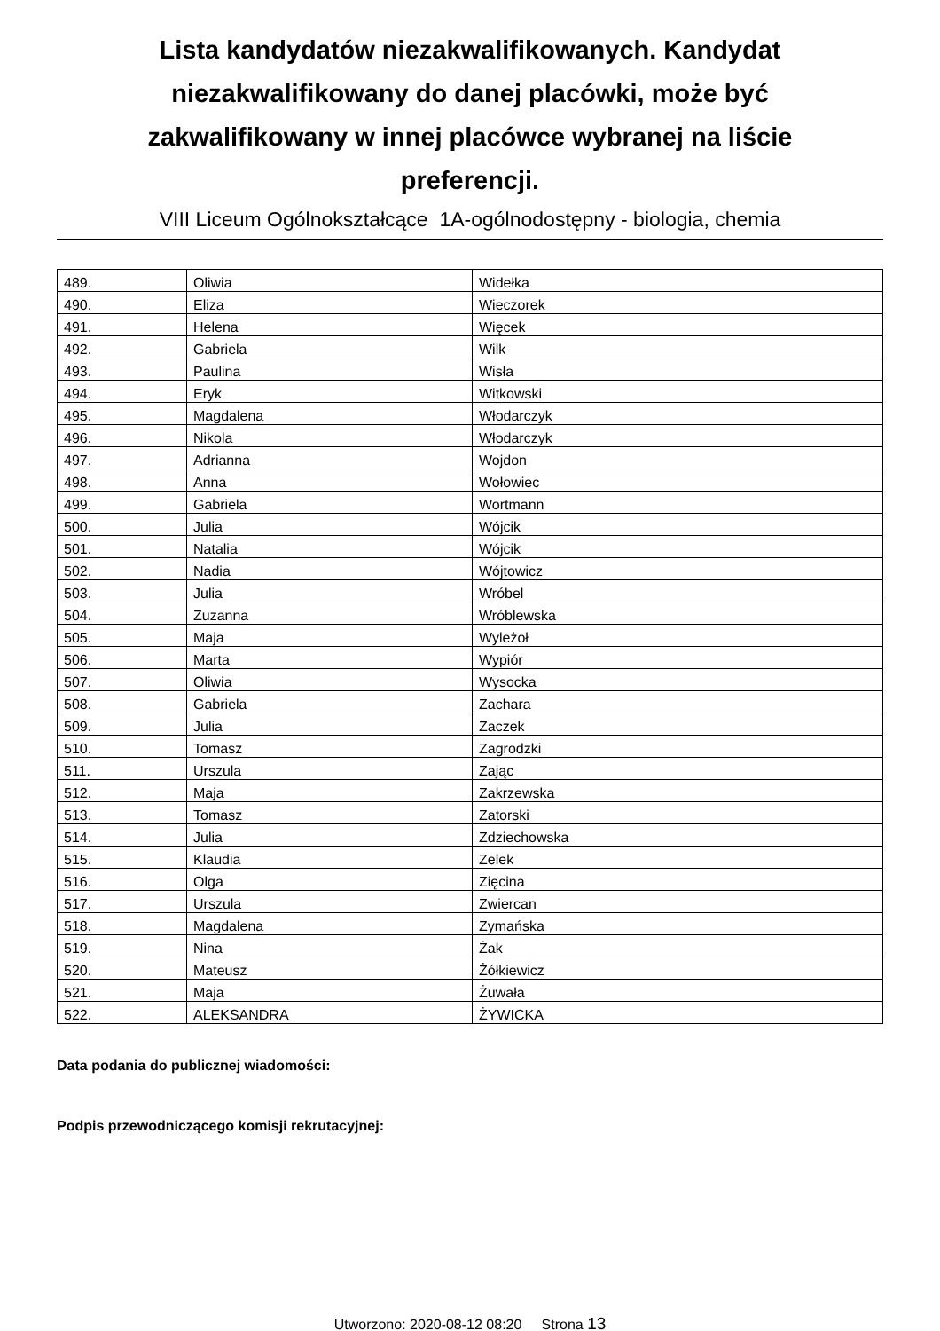Lista kandydatów niezakwalifikowanych. Kandydat niezakwalifikowany do danej placówki, może być zakwalifikowany w innej placówce wybranej na liście preferencji.
VIII Liceum Ogólnokształcące 1A-ogólnodostępny - biologia, chemia
| 489. | Oliwia | Widełka |
| 490. | Eliza | Wieczorek |
| 491. | Helena | Więcek |
| 492. | Gabriela | Wilk |
| 493. | Paulina | Wisła |
| 494. | Eryk | Witkowski |
| 495. | Magdalena | Włodarczyk |
| 496. | Nikola | Włodarczyk |
| 497. | Adrianna | Wojdon |
| 498. | Anna | Wołowiec |
| 499. | Gabriela | Wortmann |
| 500. | Julia | Wójcik |
| 501. | Natalia | Wójcik |
| 502. | Nadia | Wójtowicz |
| 503. | Julia | Wróbel |
| 504. | Zuzanna | Wróblewska |
| 505. | Maja | Wyleżoł |
| 506. | Marta | Wypiór |
| 507. | Oliwia | Wysocka |
| 508. | Gabriela | Zachara |
| 509. | Julia | Zaczek |
| 510. | Tomasz | Zagrodzki |
| 511. | Urszula | Zając |
| 512. | Maja | Zakrzewska |
| 513. | Tomasz | Zatorski |
| 514. | Julia | Zdziechowska |
| 515. | Klaudia | Zelek |
| 516. | Olga | Zięcina |
| 517. | Urszula | Zwiercan |
| 518. | Magdalena | Zymańska |
| 519. | Nina | Żak |
| 520. | Mateusz | Żółkiewicz |
| 521. | Maja | Żuwała |
| 522. | ALEKSANDRA | ŻYWICKA |
Data podania do publicznej wiadomości:
Podpis przewodniczącego komisji rekrutacyjnej:
Utworzono: 2020-08-12 08:20 Strona 13